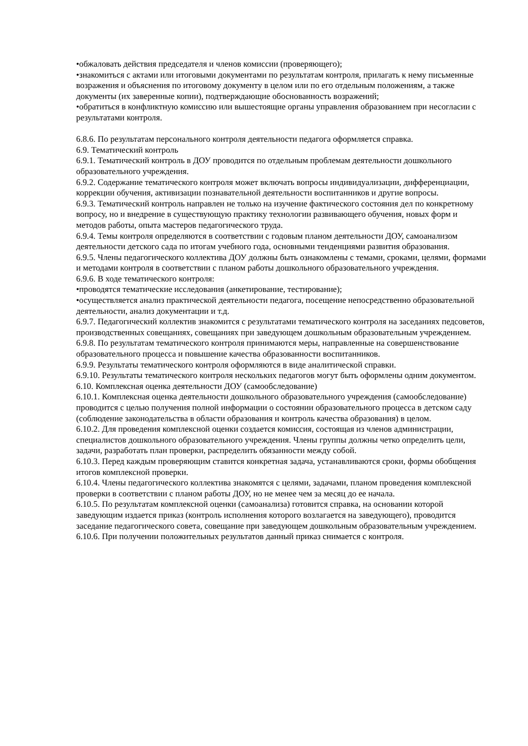•обжаловать действия председателя и членов комиссии (проверяющего);
•знакомиться с актами или итоговыми документами по результатам контроля, прилагать к нему письменные возражения и объяснения по итоговому документу в целом или по его отдельным положениям, а также документы (их заверенные копии), подтверждающие обоснованность возражений;
•обратиться в конфликтную комиссию или вышестоящие органы управления образованием при несогласии с результатами контроля.
6.8.6. По результатам персонального контроля деятельности педагога оформляется справка.
6.9. Тематический контроль
6.9.1. Тематический контроль в ДОУ проводится по отдельным проблемам деятельности дошкольного образовательного учреждения.
6.9.2. Содержание тематического контроля может включать вопросы индивидуализации, дифференциации, коррекции обучения, активизации познавательной деятельности воспитанников и другие вопросы.
6.9.3. Тематический контроль направлен не только на изучение фактического состояния дел по конкретному вопросу, но и внедрение в существующую практику технологии развивающего обучения, новых форм и методов работы, опыта мастеров педагогического труда.
6.9.4. Темы контроля определяются в соответствии с годовым планом деятельности ДОУ, самоанализом деятельности детского сада по итогам учебного года, основными тенденциями развития образования.
6.9.5. Члены педагогического коллектива ДОУ должны быть ознакомлены с темами, сроками, целями, формами и методами контроля в соответствии с планом работы дошкольного образовательного учреждения.
6.9.6. В ходе тематического контроля:
•проводятся тематические исследования (анкетирование, тестирование);
•осуществляется анализ практической деятельности педагога, посещение непосредственно образовательной деятельности, анализ документации и т.д.
6.9.7. Педагогический коллектив знакомится с результатами тематического контроля на заседаниях педсоветов, производственных совещаниях, совещаниях при заведующем дошкольным образовательным учреждением.
6.9.8. По результатам тематического контроля принимаются меры, направленные на совершенствование образовательного процесса и повышение качества образованности воспитанников.
6.9.9. Результаты тематического контроля оформляются в виде аналитической справки.
6.9.10. Результаты тематического контроля нескольких педагогов могут быть оформлены одним документом.
6.10. Комплексная оценка деятельности ДОУ (самообследование)
6.10.1. Комплексная оценка деятельности дошкольного образовательного учреждения (самообследование) проводится с целью получения полной информации о состоянии образовательного процесса в детском саду (соблюдение законодательства в области образования и контроль качества образования) в целом.
6.10.2. Для проведения комплексной оценки создается комиссия, состоящая из членов администрации, специалистов дошкольного образовательного учреждения. Члены группы должны четко определить цели, задачи, разработать план проверки, распределить обязанности между собой.
6.10.3. Перед каждым проверяющим ставится конкретная задача, устанавливаются сроки, формы обобщения итогов комплексной проверки.
6.10.4. Члены педагогического коллектива знакомятся с целями, задачами, планом проведения комплексной проверки в соответствии с планом работы ДОУ, но не менее чем за месяц до ее начала.
6.10.5. По результатам комплексной оценки (самоанализа) готовится справка, на основании которой заведующим издается приказ (контроль исполнения которого возлагается на заведующего), проводится заседание педагогического совета, совещание при заведующем дошкольным образовательным учреждением.
6.10.6. При получении положительных результатов данный приказ снимается с контроля.